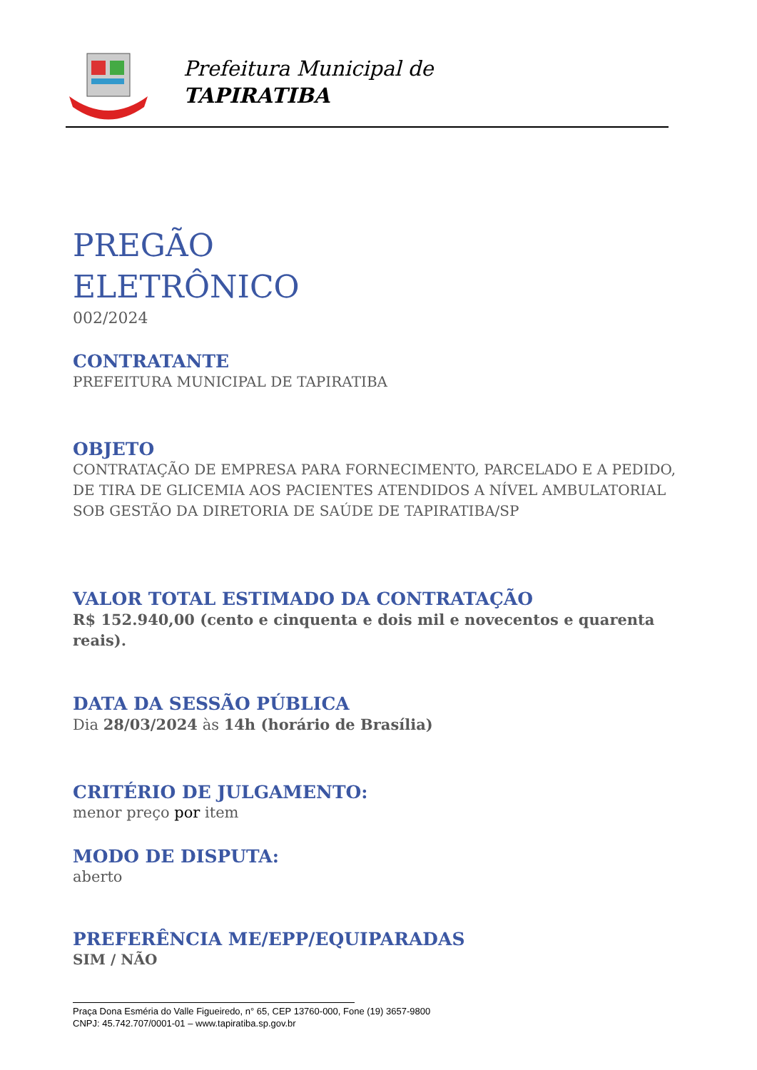Prefeitura Municipal de
TAPIRATIBA
PREGÃO
ELETRÔNICO
002/2024
CONTRATANTE
PREFEITURA MUNICIPAL DE TAPIRATIBA
OBJETO
CONTRATAÇÃO DE EMPRESA PARA FORNECIMENTO, PARCELADO E A PEDIDO, DE TIRA DE GLICEMIA AOS PACIENTES ATENDIDOS A NÍVEL AMBULATORIAL SOB GESTÃO DA DIRETORIA DE SAÚDE DE TAPIRATIBA/SP
VALOR TOTAL ESTIMADO DA CONTRATAÇÃO
R$ 152.940,00 (cento e cinquenta e dois mil e novecentos e quarenta reais).
DATA DA SESSÃO PÚBLICA
Dia 28/03/2024 às 14h (horário de Brasília)
CRITÉRIO DE JULGAMENTO:
menor preço por item
MODO DE DISPUTA:
aberto
PREFERÊNCIA ME/EPP/EQUIPARADAS
SIM / NÃO
Praça Dona Esméria do Valle Figueiredo, n° 65, CEP 13760-000, Fone (19) 3657-9800
CNPJ: 45.742.707/0001-01 – www.tapiratiba.sp.gov.br